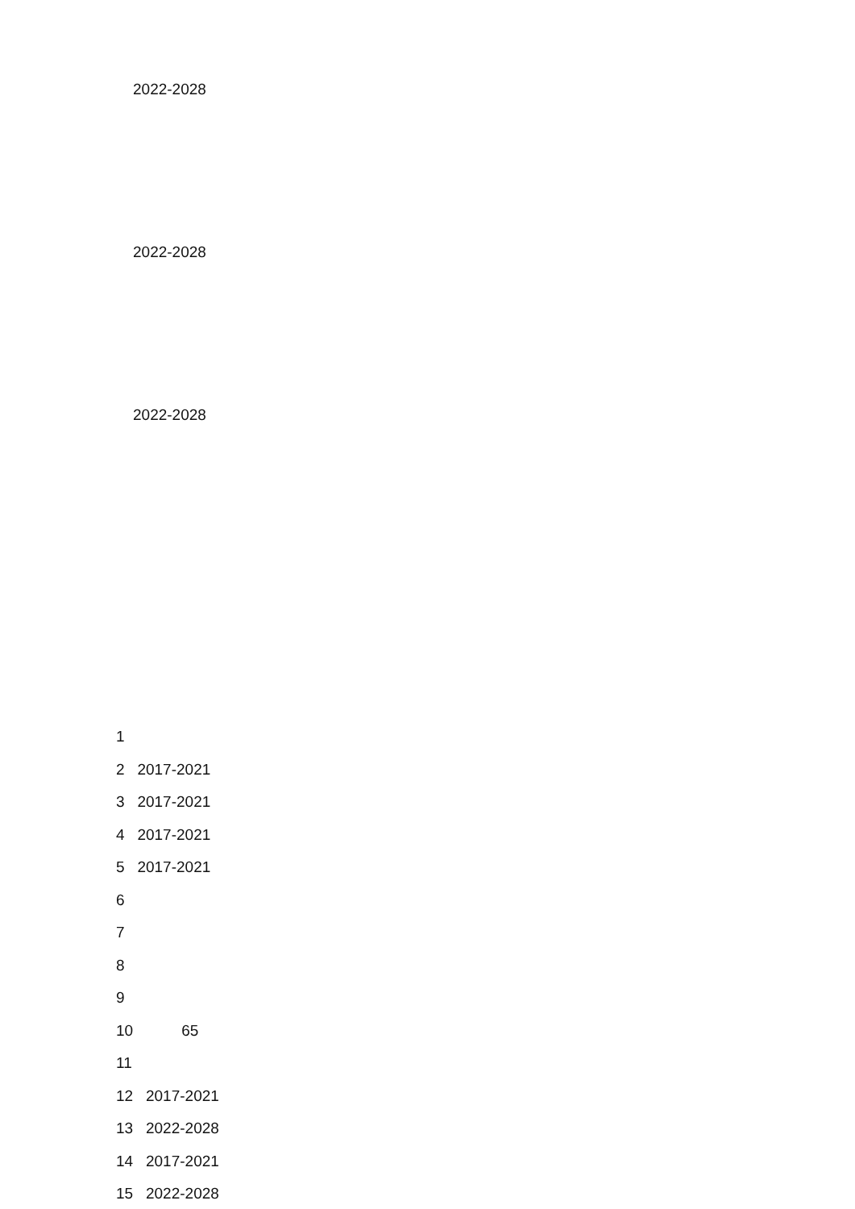2022-2028
2022-2028
2022-2028
1
2 2017-2021
3 2017-2021
4 2017-2021
5 2017-2021
6
7
8
9
10 65
11
12 2017-2021
13 2022-2028
14 2017-2021
15 2022-2028